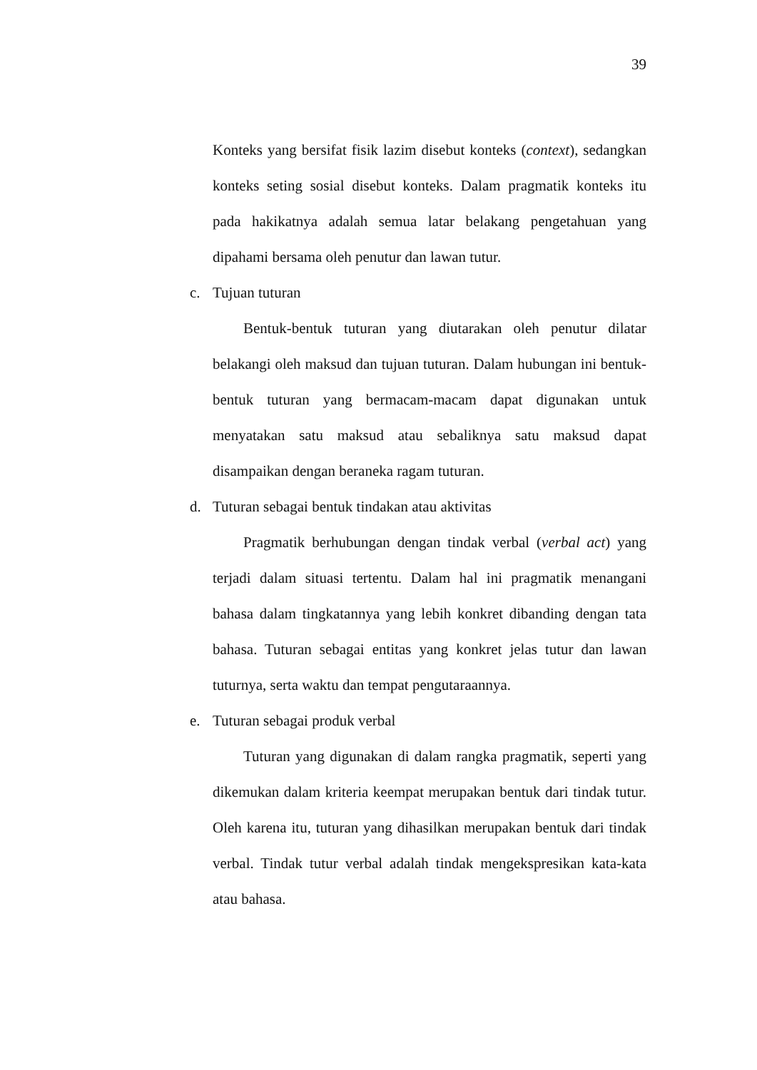39
Konteks yang bersifat fisik lazim disebut konteks (context), sedangkan konteks seting sosial disebut konteks. Dalam pragmatik konteks itu pada hakikatnya adalah semua latar belakang pengetahuan yang dipahami bersama oleh penutur dan lawan tutur.
c. Tujuan tuturan
Bentuk-bentuk tuturan yang diutarakan oleh penutur dilatar belakangi oleh maksud dan tujuan tuturan. Dalam hubungan ini bentuk-bentuk tuturan yang bermacam-macam dapat digunakan untuk menyatakan satu maksud atau sebaliknya satu maksud dapat disampaikan dengan beraneka ragam tuturan.
d. Tuturan sebagai bentuk tindakan atau aktivitas
Pragmatik berhubungan dengan tindak verbal (verbal act) yang terjadi dalam situasi tertentu. Dalam hal ini pragmatik menangani bahasa dalam tingkatannya yang lebih konkret dibanding dengan tata bahasa. Tuturan sebagai entitas yang konkret jelas tutur dan lawan tuturnya, serta waktu dan tempat pengutaraannya.
e. Tuturan sebagai produk verbal
Tuturan yang digunakan di dalam rangka pragmatik, seperti yang dikemukan dalam kriteria keempat merupakan bentuk dari tindak tutur. Oleh karena itu, tuturan yang dihasilkan merupakan bentuk dari tindak verbal. Tindak tutur verbal adalah tindak mengekspresikan kata-kata atau bahasa.